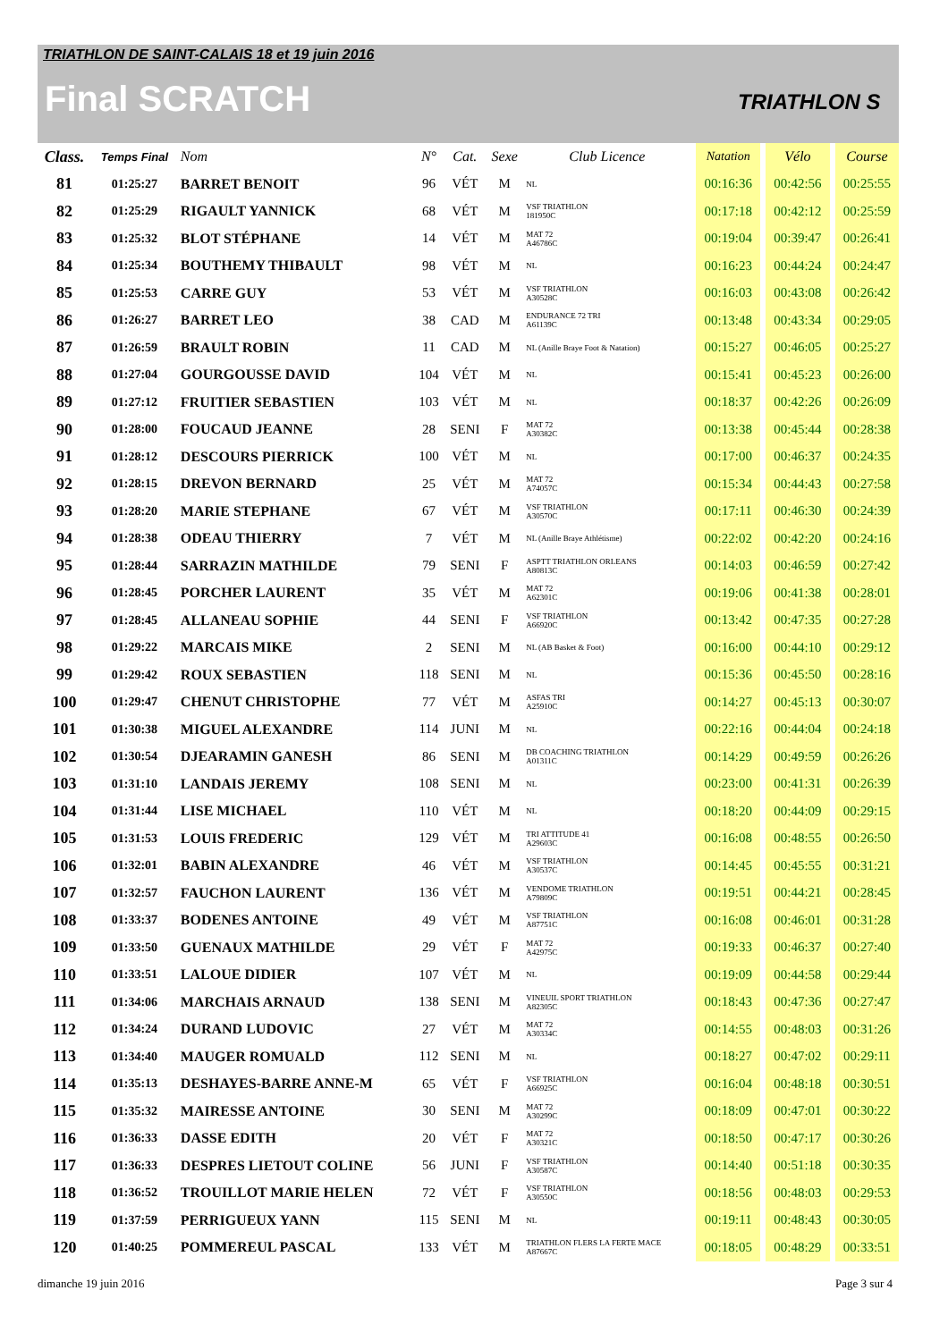TRIATHLON DE SAINT-CALAIS 18 et 19 juin 2016
Final SCRATCH TRIATHLON S
| Class. | Temps Final | Nom | N° | Cat. | Sexe | Club Licence | Natation | Vélo | Course |
| --- | --- | --- | --- | --- | --- | --- | --- | --- | --- |
| 81 | 01:25:27 | BARRET BENOIT | 96 | VÉT | M | NL | 00:16:36 | 00:42:56 | 00:25:55 |
| 82 | 01:25:29 | RIGAULT YANNICK | 68 | VÉT | M | VSF TRIATHLON 181950C | 00:17:18 | 00:42:12 | 00:25:59 |
| 83 | 01:25:32 | BLOT STÉPHANE | 14 | VÉT | M | MAT 72 A46786C | 00:19:04 | 00:39:47 | 00:26:41 |
| 84 | 01:25:34 | BOUTHEMY THIBAULT | 98 | VÉT | M | NL | 00:16:23 | 00:44:24 | 00:24:47 |
| 85 | 01:25:53 | CARRE GUY | 53 | VÉT | M | VSF TRIATHLON A30528C | 00:16:03 | 00:43:08 | 00:26:42 |
| 86 | 01:26:27 | BARRET LEO | 38 | CAD | M | ENDURANCE 72 TRI A61139C | 00:13:48 | 00:43:34 | 00:29:05 |
| 87 | 01:26:59 | BRAULT ROBIN | 11 | CAD | M | NL (Anille Braye Foot & Natation) | 00:15:27 | 00:46:05 | 00:25:27 |
| 88 | 01:27:04 | GOURGOUSSE DAVID | 104 | VÉT | M | NL | 00:15:41 | 00:45:23 | 00:26:00 |
| 89 | 01:27:12 | FRUITIER SEBASTIEN | 103 | VÉT | M | NL | 00:18:37 | 00:42:26 | 00:26:09 |
| 90 | 01:28:00 | FOUCAUD JEANNE | 28 | SENI | F | MAT 72 A30382C | 00:13:38 | 00:45:44 | 00:28:38 |
| 91 | 01:28:12 | DESCOURS PIERRICK | 100 | VÉT | M | NL | 00:17:00 | 00:46:37 | 00:24:35 |
| 92 | 01:28:15 | DREVON BERNARD | 25 | VÉT | M | MAT 72 A74057C | 00:15:34 | 00:44:43 | 00:27:58 |
| 93 | 01:28:20 | MARIE STEPHANE | 67 | VÉT | M | VSF TRIATHLON A30570C | 00:17:11 | 00:46:30 | 00:24:39 |
| 94 | 01:28:38 | ODEAU THIERRY | 7 | VÉT | M | NL (Anille Braye Athlétisme) | 00:22:02 | 00:42:20 | 00:24:16 |
| 95 | 01:28:44 | SARRAZIN MATHILDE | 79 | SENI | F | ASPTT TRIATHLON ORLEANS A80813C | 00:14:03 | 00:46:59 | 00:27:42 |
| 96 | 01:28:45 | PORCHER LAURENT | 35 | VÉT | M | MAT 72 A62301C | 00:19:06 | 00:41:38 | 00:28:01 |
| 97 | 01:28:45 | ALLANEAU SOPHIE | 44 | SENI | F | VSF TRIATHLON A66920C | 00:13:42 | 00:47:35 | 00:27:28 |
| 98 | 01:29:22 | MARCAIS MIKE | 2 | SENI | M | NL (AB Basket & Foot) | 00:16:00 | 00:44:10 | 00:29:12 |
| 99 | 01:29:42 | ROUX SEBASTIEN | 118 | SENI | M | NL | 00:15:36 | 00:45:50 | 00:28:16 |
| 100 | 01:29:47 | CHENUT CHRISTOPHE | 77 | VÉT | M | ASFAS TRI A25910C | 00:14:27 | 00:45:13 | 00:30:07 |
| 101 | 01:30:38 | MIGUEL ALEXANDRE | 114 | JUNI | M | NL | 00:22:16 | 00:44:04 | 00:24:18 |
| 102 | 01:30:54 | DJEARAMIN GANESH | 86 | SENI | M | DB COACHING TRIATHLON A01311C | 00:14:29 | 00:49:59 | 00:26:26 |
| 103 | 01:31:10 | LANDAIS JEREMY | 108 | SENI | M | NL | 00:23:00 | 00:41:31 | 00:26:39 |
| 104 | 01:31:44 | LISE MICHAEL | 110 | VÉT | M | NL | 00:18:20 | 00:44:09 | 00:29:15 |
| 105 | 01:31:53 | LOUIS FREDERIC | 129 | VÉT | M | TRI ATTITUDE 41 A29603C | 00:16:08 | 00:48:55 | 00:26:50 |
| 106 | 01:32:01 | BABIN ALEXANDRE | 46 | VÉT | M | VSF TRIATHLON A30537C | 00:14:45 | 00:45:55 | 00:31:21 |
| 107 | 01:32:57 | FAUCHON LAURENT | 136 | VÉT | M | VENDOME TRIATHLON A79809C | 00:19:51 | 00:44:21 | 00:28:45 |
| 108 | 01:33:37 | BODENES ANTOINE | 49 | VÉT | M | VSF TRIATHLON A87751C | 00:16:08 | 00:46:01 | 00:31:28 |
| 109 | 01:33:50 | GUENAUX MATHILDE | 29 | VÉT | F | MAT 72 A42975C | 00:19:33 | 00:46:37 | 00:27:40 |
| 110 | 01:33:51 | LALOUE DIDIER | 107 | VÉT | M | NL | 00:19:09 | 00:44:58 | 00:29:44 |
| 111 | 01:34:06 | MARCHAIS ARNAUD | 138 | SENI | M | VINEUIL SPORT TRIATHLON A82305C | 00:18:43 | 00:47:36 | 00:27:47 |
| 112 | 01:34:24 | DURAND LUDOVIC | 27 | VÉT | M | MAT 72 A30334C | 00:14:55 | 00:48:03 | 00:31:26 |
| 113 | 01:34:40 | MAUGER ROMUALD | 112 | SENI | M | NL | 00:18:27 | 00:47:02 | 00:29:11 |
| 114 | 01:35:13 | DESHAYES-BARRE ANNE-M | 65 | VÉT | F | VSF TRIATHLON A66925C | 00:16:04 | 00:48:18 | 00:30:51 |
| 115 | 01:35:32 | MAIRESSE ANTOINE | 30 | SENI | M | MAT 72 A30299C | 00:18:09 | 00:47:01 | 00:30:22 |
| 116 | 01:36:33 | DASSE EDITH | 20 | VÉT | F | MAT 72 A30321C | 00:18:50 | 00:47:17 | 00:30:26 |
| 117 | 01:36:33 | DESPRES LIETOUT COLINE | 56 | JUNI | F | VSF TRIATHLON A30587C | 00:14:40 | 00:51:18 | 00:30:35 |
| 118 | 01:36:52 | TROUILLOT MARIE HELEN | 72 | VÉT | F | VSF TRIATHLON A30550C | 00:18:56 | 00:48:03 | 00:29:53 |
| 119 | 01:37:59 | PERRIGUEUX YANN | 115 | SENI | M | NL | 00:19:11 | 00:48:43 | 00:30:05 |
| 120 | 01:40:25 | POMMEREUL PASCAL | 133 | VÉT | M | TRIATHLON FLERS LA FERTE MACE A87667C | 00:18:05 | 00:48:29 | 00:33:51 |
dimanche 19 juin 2016 Page 3 sur 4